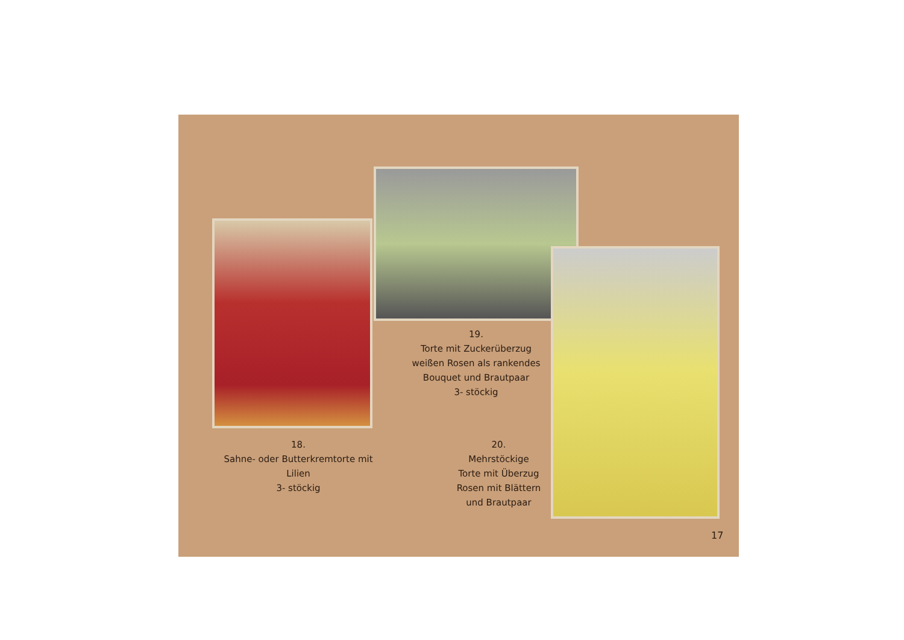19.
Torte mit Zuckerüberzug
weißen Rosen als rankendes
Bouquet und Brautpaar
3- stöckig
18.
Sahne- oder Butterkremtorte mit
Lilien
3- stöckig
20.
Mehrstöckige
Torte mit Überzug
Rosen mit Blättern
und Brautpaar
17